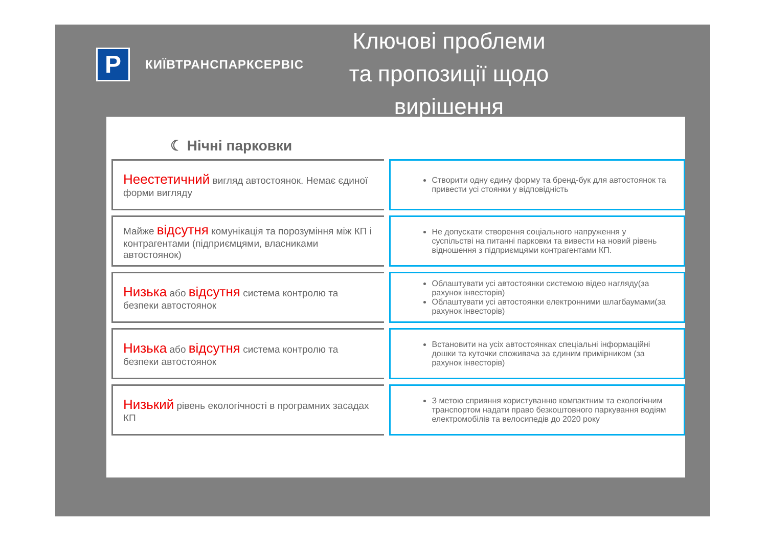P
КИЇВТРАНСПАРКСЕРВІС
Ключові проблеми та пропозиції щодо вирішення
☾ Нічні парковки
Неестетичний вигляд автостоянок. Немає єдиної форми вигляду
Створити одну єдину форму та бренд-бук для автостоянок та привести усі стоянки у відповідність
Майже відсутня комунікація та порозуміння між КП і контрагентами (підприємцями, власниками автостоянок)
Не допускати створення соціального напруження у суспільстві на питанні парковки та вивести на новий рівень відношення з підприємцями контрагентами КП.
Низька або відсутня система контролю та безпеки автостоянок
Облаштувати усі автостоянки системою відео нагляду(за рахунок інвесторів)
Облаштувати усі автостоянки електронними шлагбаумами(за рахунок інвесторів)
Низька або відсутня система контролю та безпеки автостоянок
Встановити на усіх автостоянках спеціальні інформаційні дошки та куточки споживача за єдиним примірником (за рахунок інвесторів)
Низький рівень екологічності в програмних засадах КП
З метою сприяння користуванню компактним та екологічним транспортом надати право безкоштовного паркування водіям електромобілів та велосипедів до 2020 року